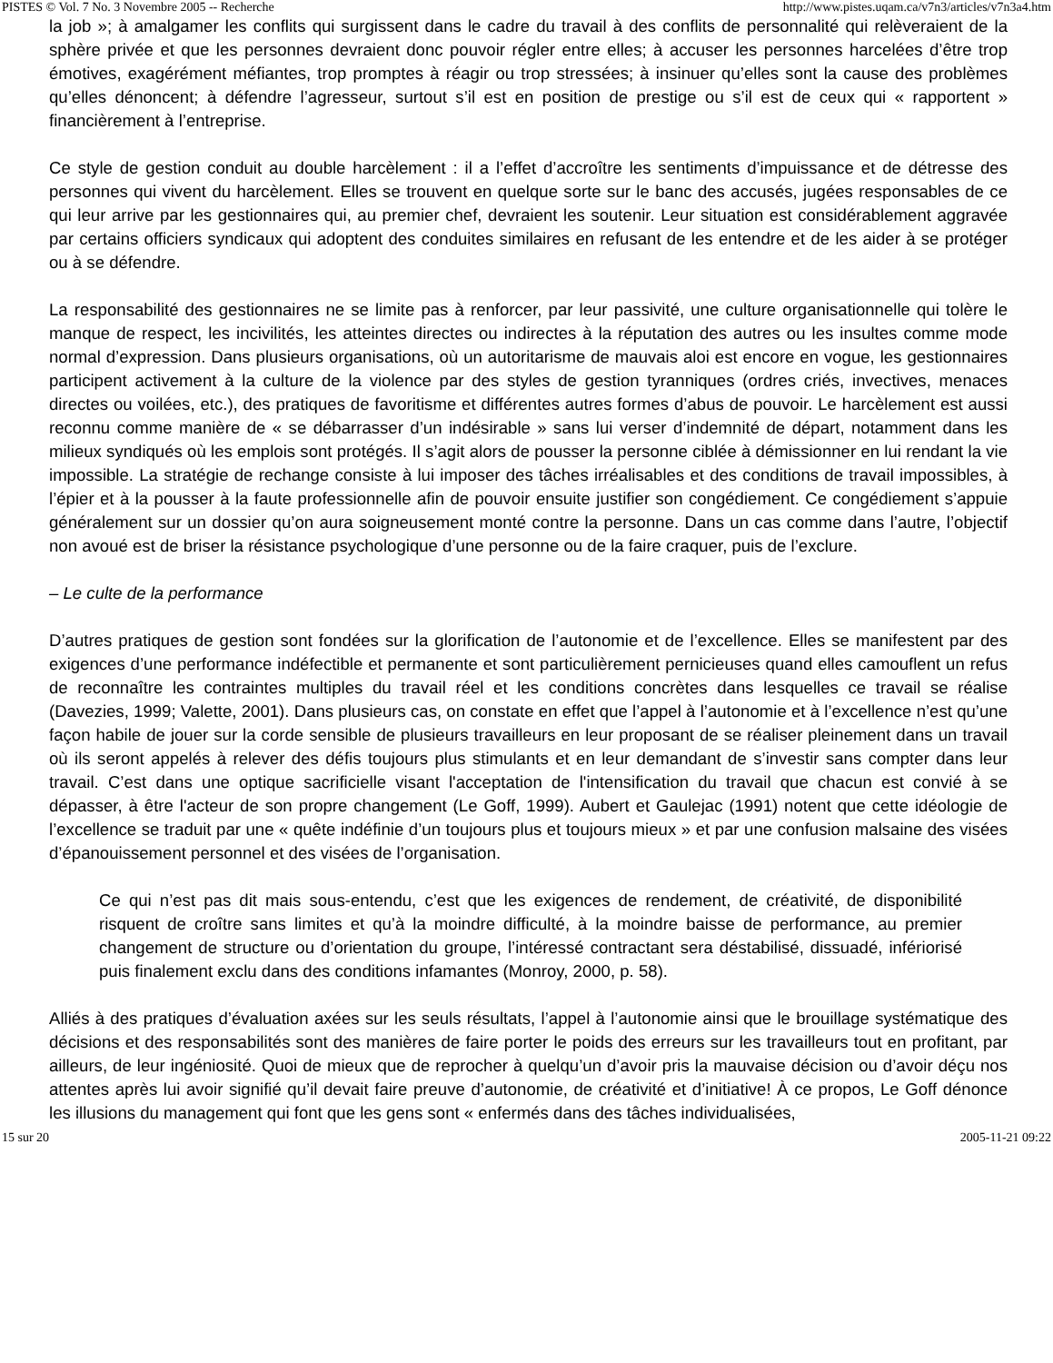PISTES © Vol. 7 No. 3 Novembre 2005 -- Recherche http://www.pistes.uqam.ca/v7n3/articles/v7n3a4.htm
la job »; à amalgamer les conflits qui surgissent dans le cadre du travail à des conflits de personnalité qui relèveraient de la sphère privée et que les personnes devraient donc pouvoir régler entre elles; à accuser les personnes harcelées d’être trop émotives, exagérément méfiantes, trop promptes à réagir ou trop stressées; à insinuer qu’elles sont la cause des problèmes qu’elles dénoncent; à défendre l’agresseur, surtout s’il est en position de prestige ou s’il est de ceux qui « rapportent » financièrement à l’entreprise.
Ce style de gestion conduit au double harcèlement : il a l’effet d’accroître les sentiments d’impuissance et de détresse des personnes qui vivent du harcèlement. Elles se trouvent en quelque sorte sur le banc des accusés, jugées responsables de ce qui leur arrive par les gestionnaires qui, au premier chef, devraient les soutenir. Leur situation est considérablement aggravée par certains officiers syndicaux qui adoptent des conduites similaires en refusant de les entendre et de les aider à se protéger ou à se défendre.
La responsabilité des gestionnaires ne se limite pas à renforcer, par leur passivité, une culture organisationnelle qui tolère le manque de respect, les incivilités, les atteintes directes ou indirectes à la réputation des autres ou les insultes comme mode normal d’expression. Dans plusieurs organisations, où un autoritarisme de mauvais aloi est encore en vogue, les gestionnaires participent activement à la culture de la violence par des styles de gestion tyranniques (ordres criés, invectives, menaces directes ou voilées, etc.), des pratiques de favoritisme et différentes autres formes d’abus de pouvoir. Le harcèlement est aussi reconnu comme manière de « se débarrasser d’un indésirable » sans lui verser d’indemnité de départ, notamment dans les milieux syndiqués où les emplois sont protégés. Il s’agit alors de pousser la personne ciblée à démissionner en lui rendant la vie impossible. La stratégie de rechange consiste à lui imposer des tâches irréalisables et des conditions de travail impossibles, à l’épier et à la pousser à la faute professionnelle afin de pouvoir ensuite justifier son congédiement. Ce congédiement s’appuie généralement sur un dossier qu’on aura soigneusement monté contre la personne. Dans un cas comme dans l’autre, l’objectif non avoué est de briser la résistance psychologique d’une personne ou de la faire craquer, puis de l’exclure.
– Le culte de la performance
D’autres pratiques de gestion sont fondées sur la glorification de l’autonomie et de l’excellence. Elles se manifestent par des exigences d’une performance indéfectible et permanente et sont particulièrement pernicieuses quand elles camouflent un refus de reconnaître les contraintes multiples du travail réel et les conditions concrètes dans lesquelles ce travail se réalise (Davezies, 1999; Valette, 2001). Dans plusieurs cas, on constate en effet que l’appel à l’autonomie et à l’excellence n’est qu’une façon habile de jouer sur la corde sensible de plusieurs travailleurs en leur proposant de se réaliser pleinement dans un travail où ils seront appelés à relever des défis toujours plus stimulants et en leur demandant de s’investir sans compter dans leur travail. C’est dans une optique sacrificielle visant l'acceptation de l'intensification du travail que chacun est convié à se dépasser, à être l'acteur de son propre changement (Le Goff, 1999). Aubert et Gaulejac (1991) notent que cette idéologie de l’excellence se traduit par une « quête indéfinie d’un toujours plus et toujours mieux » et par une confusion malsaine des visées d’épanouissement personnel et des visées de l’organisation.
Ce qui n’est pas dit mais sous-entendu, c’est que les exigences de rendement, de créativité, de disponibilité risquent de croître sans limites et qu’à la moindre difficulté, à la moindre baisse de performance, au premier changement de structure ou d’orientation du groupe, l’intéressé contractant sera déstabilisé, dissuadé, infériorisé puis finalement exclu dans des conditions infamantes (Monroy, 2000, p. 58).
Alliés à des pratiques d’évaluation axées sur les seuls résultats, l’appel à l’autonomie ainsi que le brouillage systématique des décisions et des responsabilités sont des manières de faire porter le poids des erreurs sur les travailleurs tout en profitant, par ailleurs, de leur ingéniosité. Quoi de mieux que de reprocher à quelqu’un d’avoir pris la mauvaise décision ou d’avoir déçu nos attentes après lui avoir signifié qu’il devait faire preuve d’autonomie, de créativité et d’initiative! À ce propos, Le Goff dénonce les illusions du management qui font que les gens sont « enfermés dans des tâches individualisées,
15 sur 20 2005-11-21 09:22